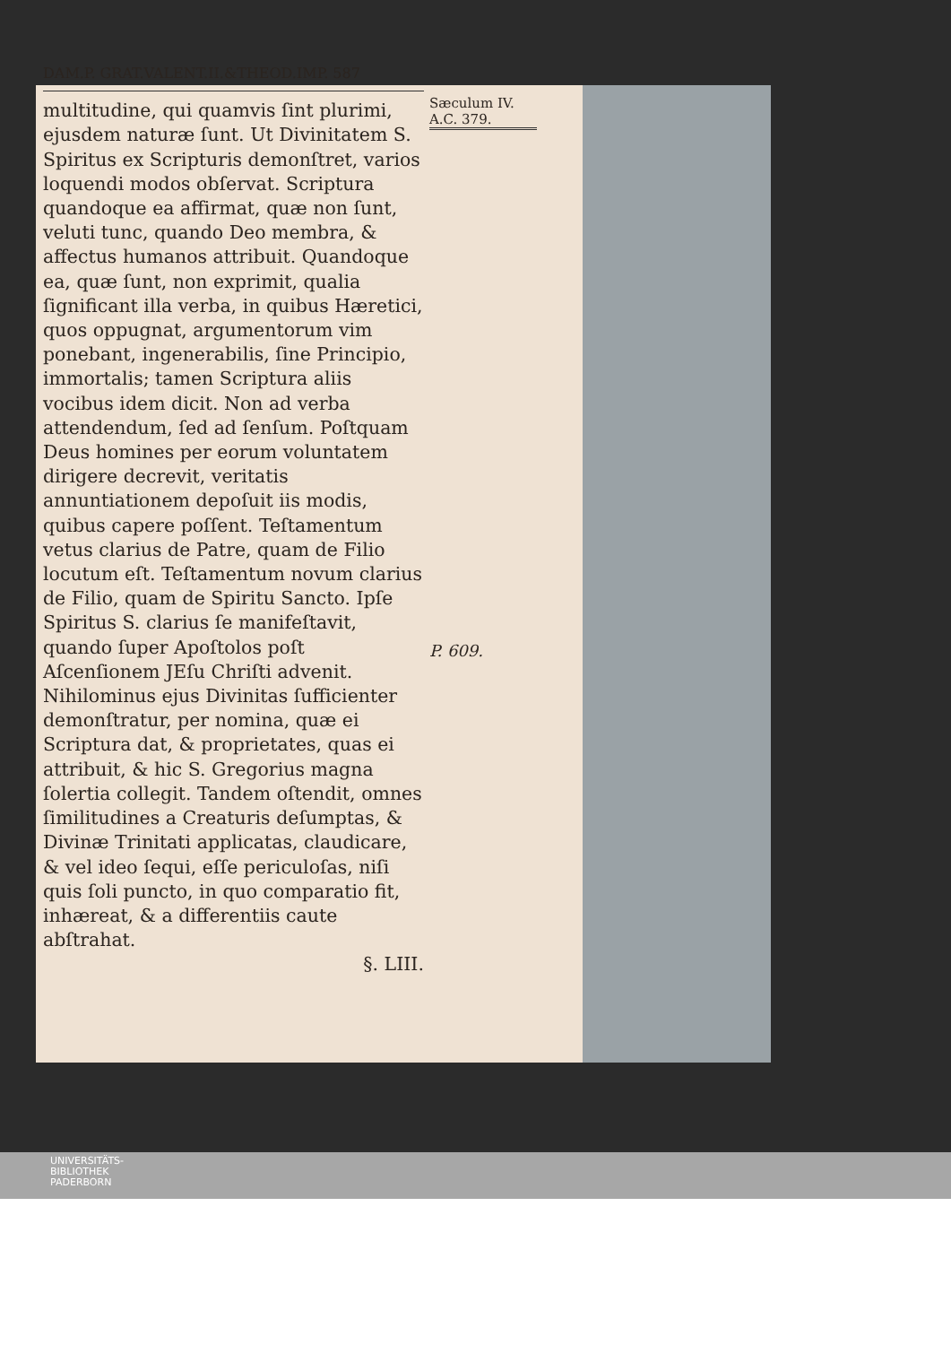DAM.P. GRAT.VALENT.II.&THEOD.IMP. 587
multitudine, qui quamvis ſint plurimi, ejusdem naturæ ſunt. Ut Divinitatem S. Spiritus ex Scripturis demonſtret, varios loquendi modos obſervat. Scriptura quandoque ea affirmat, quæ non ſunt, veluti tunc, quando Deo membra, & affectus humanos attribuit. Quandoque ea, quæ ſunt, non exprimit, qualia ſignificant illa verba, in quibus Hæretici, quos oppugnat, argumentorum vim ponebant, ingenerabilis, ſine Principio, immortalis; tamen Scriptura aliis vocibus idem dicit. Non ad verba attendendum, ſed ad ſenſum. Poſtquam Deus homines per eorum voluntatem dirigere decrevit, veritatis annuntiationem depoſuit iis modis, quibus capere poſſent. Teſtamentum vetus clarius de Patre, quam de Filio locutum eſt. Teſtamentum novum clarius de Filio, quam de Spiritu Sancto. Ipſe Spiritus S. clarius ſe manifeſtavit, quando ſuper Apoſtolos poſt Aſcenſionem JEſu Chriſti advenit. Nihilominus ejus Divinitas ſufficienter demonſtratur, per nomina, quæ ei Scriptura dat, & proprietates, quas ei attribuit, & hic S. Gregorius magna ſolertia collegit. Tandem oſtendit, omnes ſimilitudines a Creaturis deſumptas, & Divinæ Trinitati applicatas, claudicare, & vel ideo ſequi, eſſe periculoſas, niſi quis ſoli puncto, in quo comparatio fit, inhæreat, & a differentiis caute abſtrahat.
§. LIII.
Sæculum IV.
A.C. 379.
P. 609.
UNIVERSITÄTS-
BIBLIOTHEK
PADERBORN